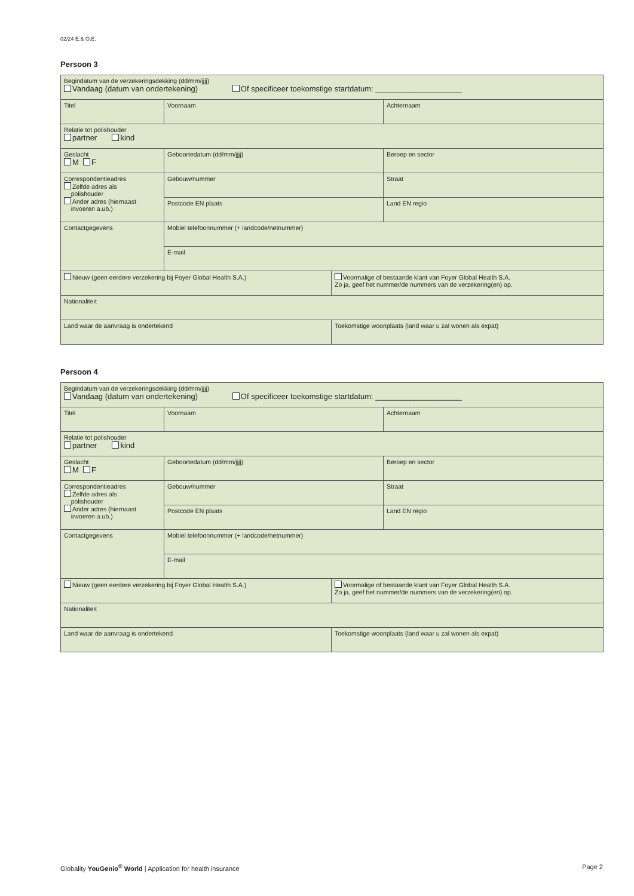02/24 E.& O.E.
Persoon 3
| Begindatum van de verzekeringsdekking (dd/mm/jjjj) Vandaag (datum van ondertekening) Of specificeer toekomstige startdatum: ____________________ | | | |
| Titel | Voornaam | | Achternaam |
| Relatie tot polishouder partner kind | | | |
| Geslacht M F | Geboortedatum (dd/mm/jjjj) | | Beroep en sector |
| Correspondentieadres Zelfde adres als polishouder Ander adres (hiernaast invoeren a.ub.) | Gebouw/nummer | | Straat |
| | Postcode EN plaats | | Land EN regio |
| Contactgegevens | Mobiel telefoonnummer (+ landcode/netnummer) | | |
| | E-mail | | |
| Nieuw (geen eerdere verzekering bij Foyer Global Health S.A.) | | Voormalige of bestaande klant van Foyer Global Health S.A. Zo ja, geef het nummer/de nummers van de verzekering(en) op. | |
| Nationaliteit | | | |
| Land waar de aanvraag is ondertekend | | Toekomstige woonplaats (land waar u zal wonen als expat) | |
Persoon 4
| Begindatum van de verzekeringsdekking (dd/mm/jjjj) Vandaag (datum van ondertekening) Of specificeer toekomstige startdatum: ____________________ | | | |
| Titel | Voornaam | | Achternaam |
| Relatie tot polishouder partner kind | | | |
| Geslacht M F | Geboortedatum (dd/mm/jjjj) | | Beroep en sector |
| Correspondentieadres Zelfde adres als polishouder Ander adres (hiernaast invoeren a.ub.) | Gebouw/nummer | | Straat |
| | Postcode EN plaats | | Land EN regio |
| Contactgegevens | Mobiel telefoonnummer (+ landcode/netnummer) | | |
| | E-mail | | |
| Nieuw (geen eerdere verzekering bij Foyer Global Health S.A.) | | Voormalige of bestaande klant van Foyer Global Health S.A. Zo ja, geef het nummer/de nummers van de verzekering(en) op. | |
| Nationaliteit | | | |
| Land waar de aanvraag is ondertekend | | Toekomstige woonplaats (land waar u zal wonen als expat) | |
Globality YouGenio<sup>®</sup> World | Application for health insurance Page 2